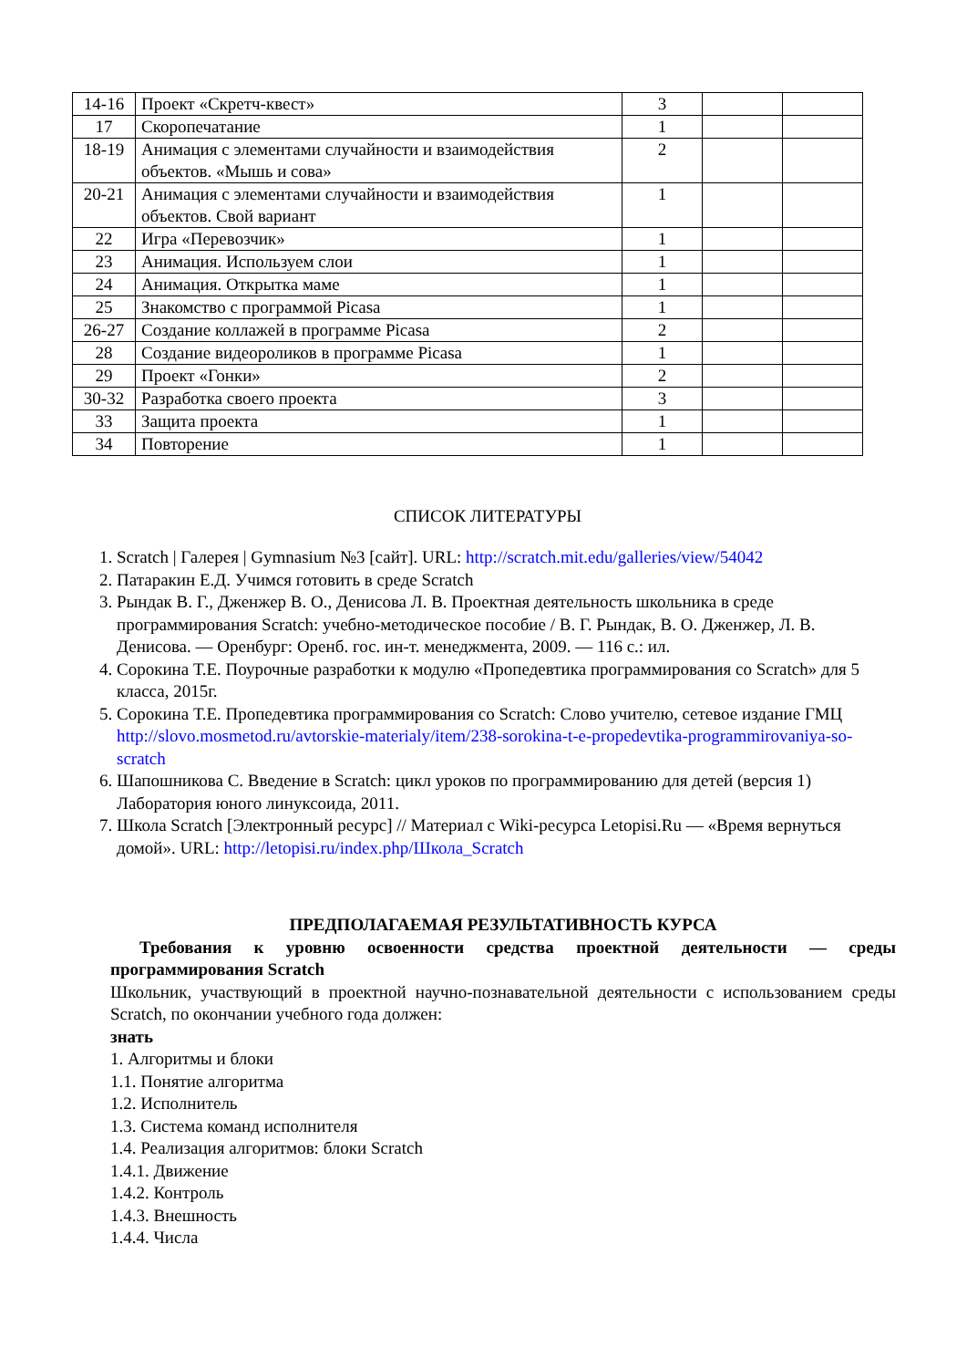| 14-16 | Проект «Скретч-квест» | 3 | | |
| 17 | Скоропечатание | 1 | | |
| 18-19 | Анимация с элементами случайности и взаимодействия объектов. «Мышь и сова» | 2 | | |
| 20-21 | Анимация с элементами случайности и взаимодействия объектов. Свой вариант | 1 | | |
| 22 | Игра «Перевозчик» | 1 | | |
| 23 | Анимация. Используем слои | 1 | | |
| 24 | Анимация. Открытка маме | 1 | | |
| 25 | Знакомство с программой Picasa | 1 | | |
| 26-27 | Создание коллажей в программе Picasa | 2 | | |
| 28 | Создание видеороликов в программе Picasa | 1 | | |
| 29 | Проект «Гонки» | 2 | | |
| 30-32 | Разработка своего проекта | 3 | | |
| 33 | Защита проекта | 1 | | |
| 34 | Повторение | 1 | | |
СПИСОК ЛИТЕРАТУРЫ
1. Scratch | Галерея | Gymnasium №3 [сайт]. URL: http://scratch.mit.edu/galleries/view/54042
2. Патаракин Е.Д. Учимся готовить в среде Scratch
3. Рындак В. Г., Дженжер В. О., Денисова Л. В. Проектная деятельность школьника в среде программирования Scratch: учебно-методическое пособие / В. Г. Рындак, В. О. Дженжер, Л. В. Денисова. — Оренбург: Оренб. гос. ин-т. менеджмента, 2009. — 116 с.: ил.
4. Сорокина Т.Е. Поурочные разработки к модулю «Пропедевтика программирования со Scratch» для 5 класса, 2015г.
5. Сорокина Т.Е. Пропедевтика программирования со Scratch: Слово учителю, сетевое издание ГМЦ http://slovo.mosmetod.ru/avtorskie-materialy/item/238-sorokina-t-e-propedevtika-programmirovaniya-so-scratch
6. Шапошникова С. Введение в Scratch: цикл уроков по программированию для детей (версия 1) Лаборатория юного линуксоида, 2011.
7. Школа Scratch [Электронный ресурс] // Материал с Wiki-ресурса Letopisi.Ru — «Время вернуться домой». URL: http://letopisi.ru/index.php/Школа_Scratch
ПРЕДПОЛАГАЕМАЯ РЕЗУЛЬТАТИВНОСТЬ КУРСА
Требования к уровню освоенности средства проектной деятельности — среды программирования Scratch
Школьник, участвующий в проектной научно-познавательной деятельности с использованием среды Scratch, по окончании учебного года должен:
знать
1. Алгоритмы и блоки
1.1. Понятие алгоритма
1.2. Исполнитель
1.3. Система команд исполнителя
1.4. Реализация алгоритмов: блоки Scratch
1.4.1. Движение
1.4.2. Контроль
1.4.3. Внешность
1.4.4. Числа